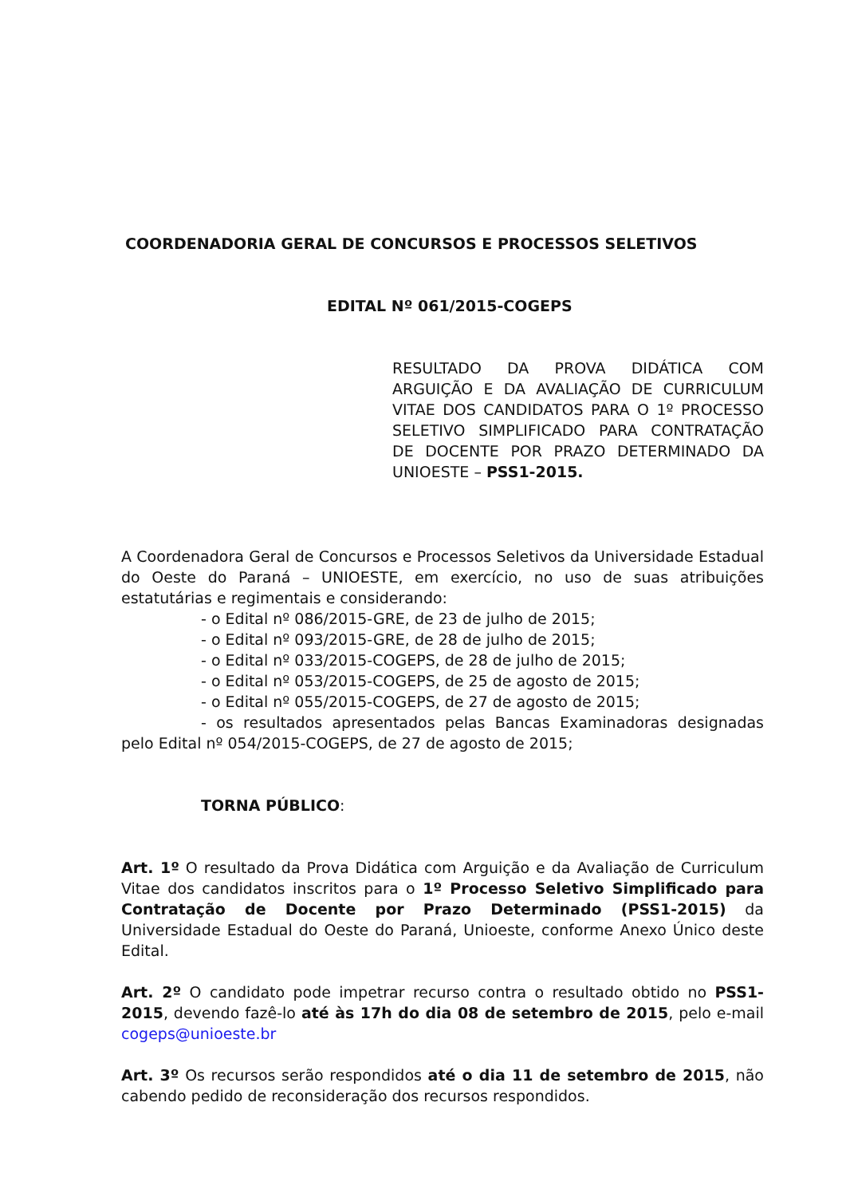COORDENADORIA GERAL DE CONCURSOS E PROCESSOS SELETIVOS
EDITAL Nº 061/2015-COGEPS
RESULTADO DA PROVA DIDÁTICA COM ARGUIÇÃO E DA AVALIAÇÃO DE CURRICULUM VITAE DOS CANDIDATOS PARA O 1º PROCESSO SELETIVO SIMPLIFICADO PARA CONTRATAÇÃO DE DOCENTE POR PRAZO DETERMINADO DA UNIOESTE – PSS1-2015.
A Coordenadora Geral de Concursos e Processos Seletivos da Universidade Estadual do Oeste do Paraná – UNIOESTE, em exercício, no uso de suas atribuições estatutárias e regimentais e considerando:
- o Edital nº 086/2015-GRE, de 23 de julho de 2015;
- o Edital nº 093/2015-GRE, de 28 de julho de 2015;
- o Edital nº 033/2015-COGEPS, de 28 de julho de 2015;
- o Edital nº 053/2015-COGEPS, de 25 de agosto de 2015;
- o Edital nº 055/2015-COGEPS, de 27 de agosto de 2015;
- os resultados apresentados pelas Bancas Examinadoras designadas pelo Edital nº 054/2015-COGEPS, de 27 de agosto de 2015;
TORNA PÚBLICO:
Art. 1º O resultado da Prova Didática com Arguição e da Avaliação de Curriculum Vitae dos candidatos inscritos para o 1º Processo Seletivo Simplificado para Contratação de Docente por Prazo Determinado (PSS1-2015) da Universidade Estadual do Oeste do Paraná, Unioeste, conforme Anexo Único deste Edital.
Art. 2º O candidato pode impetrar recurso contra o resultado obtido no PSS1-2015, devendo fazê-lo até às 17h do dia 08 de setembro de 2015, pelo e-mail cogeps@unioeste.br
Art. 3º Os recursos serão respondidos até o dia 11 de setembro de 2015, não cabendo pedido de reconsideração dos recursos respondidos.